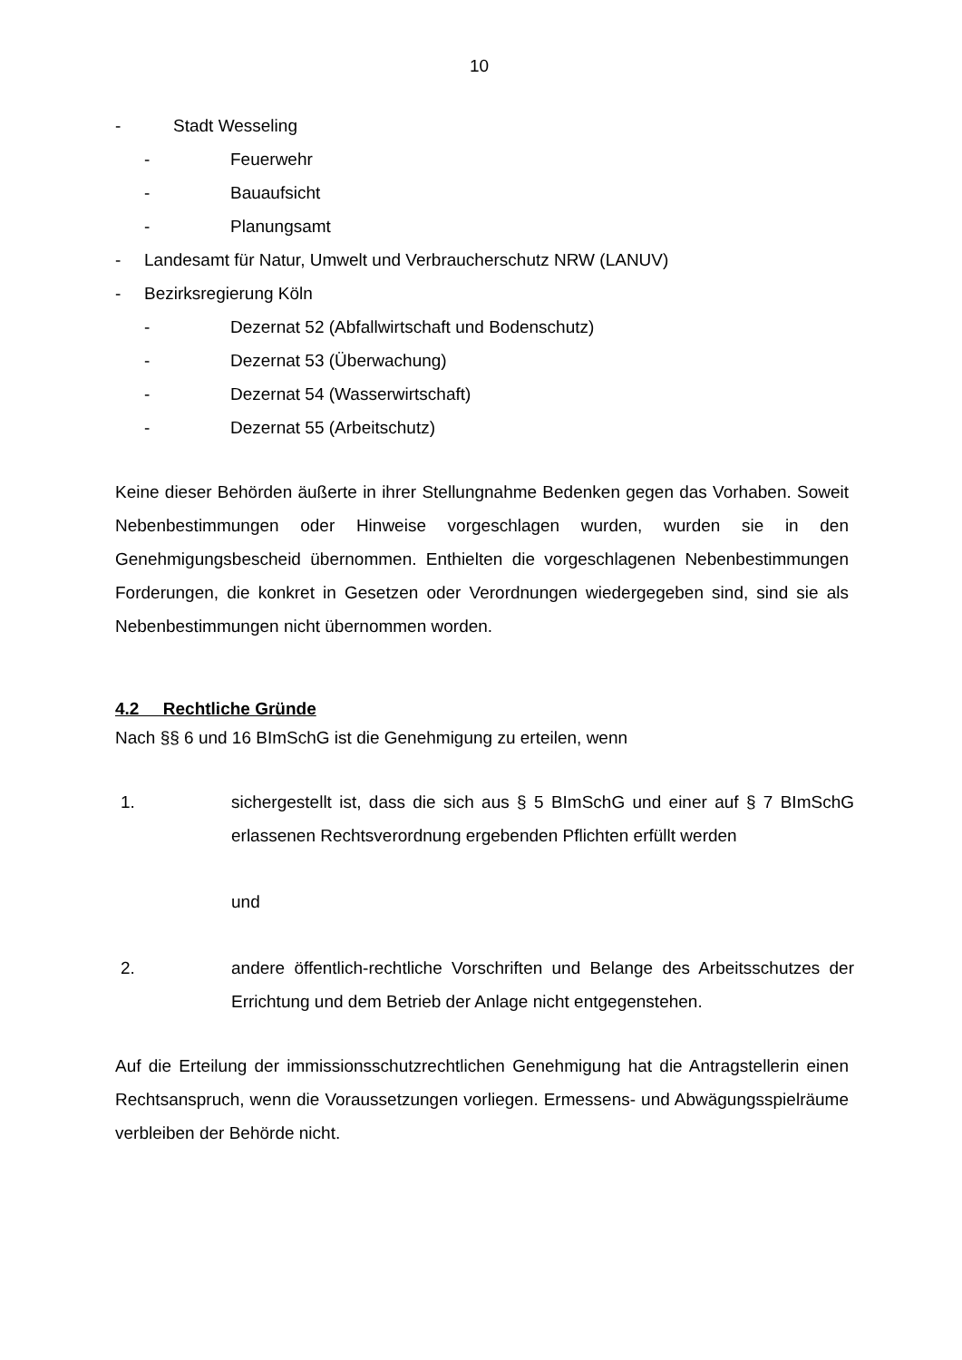10
- Stadt Wesseling
- Feuerwehr
- Bauaufsicht
- Planungsamt
- Landesamt für Natur, Umwelt und Verbraucherschutz NRW (LANUV)
- Bezirksregierung Köln
- Dezernat 52 (Abfallwirtschaft und Bodenschutz)
- Dezernat 53 (Überwachung)
- Dezernat 54 (Wasserwirtschaft)
- Dezernat 55 (Arbeitschutz)
Keine dieser Behörden äußerte in ihrer Stellungnahme Bedenken gegen das Vorhaben. Soweit Nebenbestimmungen oder Hinweise vorgeschlagen wurden, wurden sie in den Genehmigungsbescheid übernommen. Enthielten die vorgeschlagenen Nebenbestimmungen Forderungen, die konkret in Gesetzen oder Verordnungen wiedergegeben sind, sind sie als Nebenbestimmungen nicht übernommen worden.
4.2 Rechtliche Gründe
Nach §§ 6 und 16 BImSchG ist die Genehmigung zu erteilen, wenn
1. sichergestellt ist, dass die sich aus § 5 BImSchG und einer auf § 7 BImSchG erlassenen Rechtsverordnung ergebenden Pflichten erfüllt werden
und
2. andere öffentlich-rechtliche Vorschriften und Belange des Arbeitsschutzes der Errichtung und dem Betrieb der Anlage nicht entgegenstehen.
Auf die Erteilung der immissionsschutzrechtlichen Genehmigung hat die Antragstellerin einen Rechtsanspruch, wenn die Voraussetzungen vorliegen. Ermessens- und Abwägungsspielräume verbleiben der Behörde nicht.